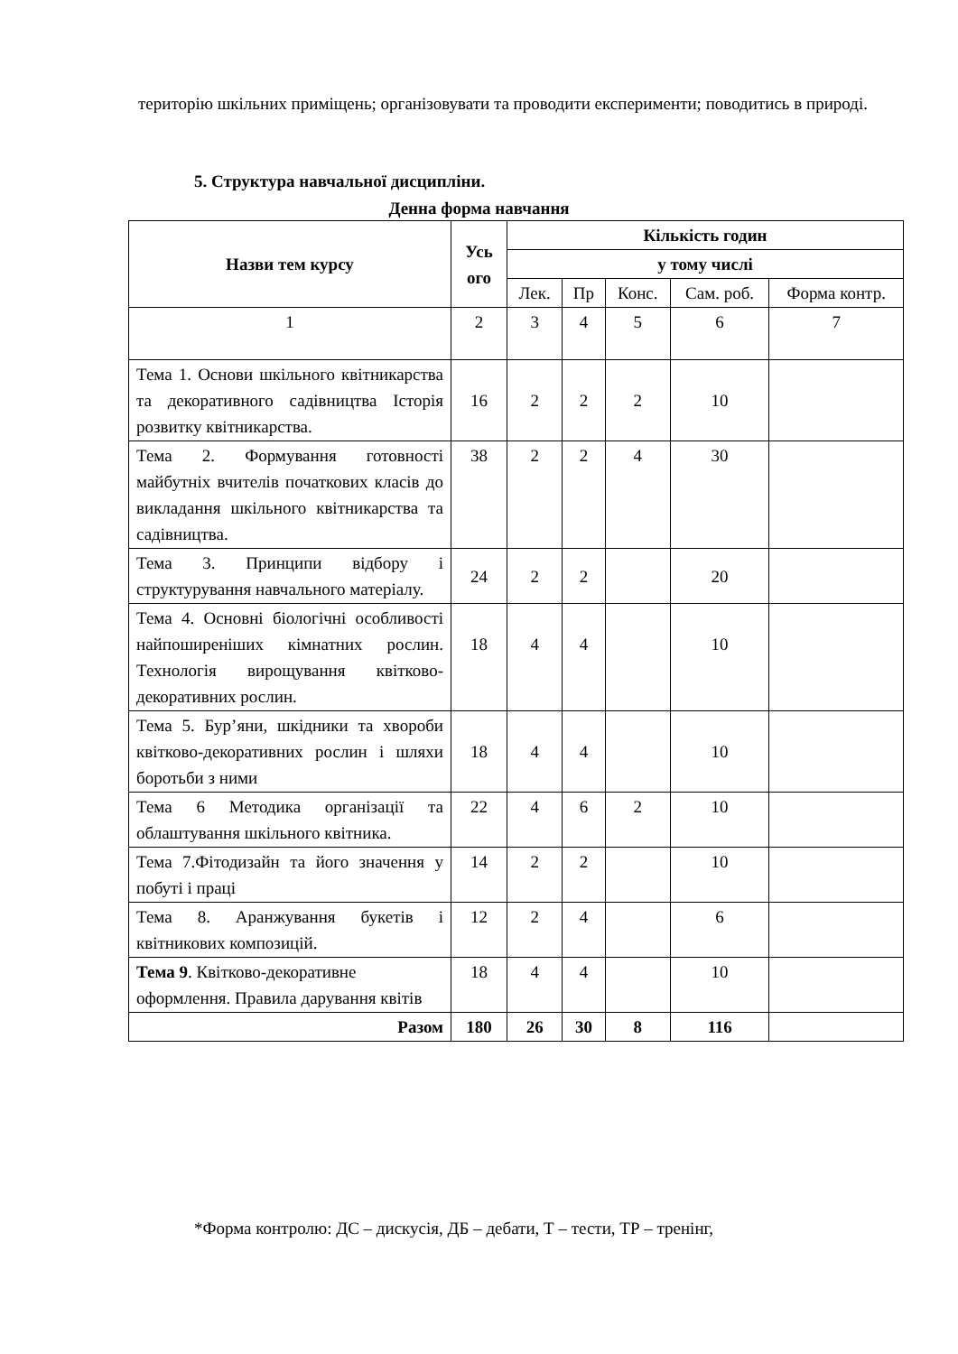територію шкільних приміщень; організовувати та проводити експерименти; поводитись в природі.
5. Структура навчальної дисципліни.
Денна форма навчання
| Назви тем курсу | Усь ого | Кількість годин | | | | |
| --- | --- | --- | --- | --- | --- | --- |
| | | у тому числі | | | | |
| | | Лек. | Пр | Конс. | Сам. роб. | Форма контр. |
| 1 | 2 | 3 | 4 | 5 | 6 | 7 |
| Тема 1. Основи шкільного квітникарства та декоративного садівництва Історія розвитку квітникарства. | 16 | 2 | 2 | 2 | 10 | |
| Тема 2. Формування готовності майбутніх вчителів початкових класів до викладання шкільного квітникарства та садівництва. | 38 | 2 | 2 | 4 | 30 | |
| Тема 3. Принципи відбору і структурування навчального матеріалу. | 24 | 2 | 2 | | 20 | |
| Тема 4. Основні біологічні особливості найпоширеніших кімнатних рослин. Технологія вирощування квітково-декоративних рослин. | 18 | 4 | 4 | | 10 | |
| Тема 5. Бур’яни, шкідники та хвороби квітково-декоративних рослин і шляхи боротьби з ними | 18 | 4 | 4 | | 10 | |
| Тема 6 Методика організації та облаштування шкільного квітника. | 22 | 4 | 6 | 2 | 10 | |
| Тема 7.Фітодизайн та його значення у побуті і праці | 14 | 2 | 2 | | 10 | |
| Тема 8. Аранжування букетів і квітникових композицій. | 12 | 2 | 4 | | 6 | |
| Тема 9 . Квітково-декоративне оформлення. Правила дарування квітів | 18 | 4 | 4 | | 10 | |
| Разом | 180 | 26 | 30 | 8 | 116 | |
*Форма контролю: ДС – дискусія, ДБ – дебати, Т – тести, ТР – тренінг,